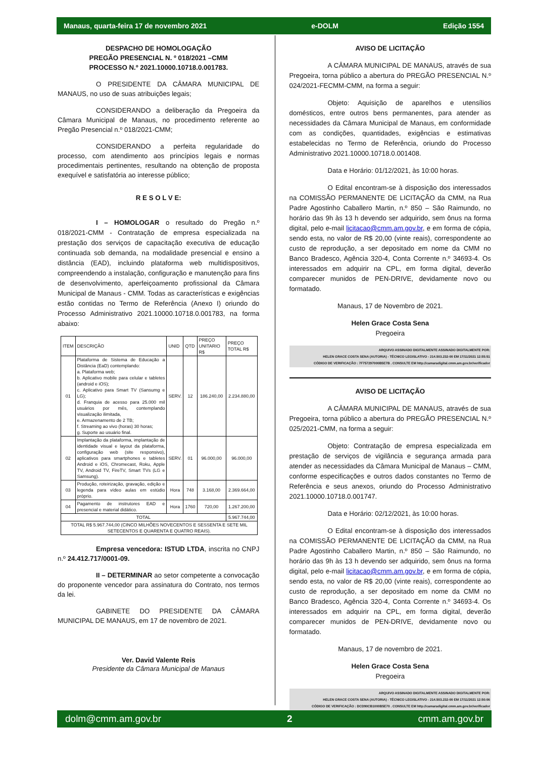Manaus, quarta-feira 17 de novembro 2021 e-DOLM Edição 1554
DESPACHO DE HOMOLOGAÇÃO
PREGÃO PRESENCIAL N. º 018/2021 –CMM
PROCESSO N.º 2021.10000.10718.0.001783.
O PRESIDENTE DA CÂMARA MUNICIPAL DE MANAUS, no uso de suas atribuições legais;
CONSIDERANDO a deliberação da Pregoeira da Câmara Municipal de Manaus, no procedimento referente ao Pregão Presencial n.º 018/2021-CMM;
CONSIDERANDO a perfeita regularidade do processo, com atendimento aos princípios legais e normas procedimentais pertinentes, resultando na obtenção de proposta exequível e satisfatória ao interesse público;
R E S O L V E:
I – HOMOLOGAR o resultado do Pregão n.º 018/2021-CMM - Contratação de empresa especializada na prestação dos serviços de capacitação executiva de educação continuada sob demanda, na modalidade presencial e ensino a distância (EAD), incluindo plataforma web multidispositivos, compreendendo a instalação, configuração e manutenção para fins de desenvolvimento, aperfeiçoamento profissional da Câmara Municipal de Manaus - CMM. Todas as características e exigências estão contidas no Termo de Referência (Anexo I) oriundo do Processo Administrativo 2021.10000.10718.0.001783, na forma abaixo:
| ITEM | DESCRIÇÃO | UNID | QTD | PREÇO UNITARIO R$ | PREÇO TOTAL R$ |
| --- | --- | --- | --- | --- | --- |
| 01 | Plataforma de Sistema de Educação a Distância (EaD) contemplando: a. Plataforma web; b. Aplicativo mobile para celular e tabletes (android e iOS); c. Aplicativo para Smart TV (Sansumg e LG); d. Franquia de acesso para 25.000 mil usuários por mês, contemplando visualização ilimitada, e. Armazenamento de 2 TB; f. Streaming ao vivo (horas) 30 horas; g. Suporte ao usuário final. | SERV. | 12 | 186.240,00 | 2.234.880,00 |
| 02 | Implantação da plataforma, implantação de identidade visual e layout da plataforma, configuração web (site responsivo), aplicativos para smartphones e tabletes Android e iOS, Chromecast, Roku, Apple TV, Android TV, FireTV, Smart TVs (LG e Samsung). | SERV. | 01 | 96.000,00 | 96.000,00 |
| 03 | Produção, roteirização, gravação, edição e legenda para vídeo aulas em estúdio próprio. | Hora | 748 | 3.168,00 | 2.369.664,00 |
| 04 | Pagamento de instrutores EAD e presencial e material didático. | Hora | 1760 | 720,00 | 1.267.200,00 |
| TOTAL | | | | | 5.967.744,00 |
| TOTAL R$ 5.967.744,00 (CINCO MILHÕES NOVECENTOS E SESSENTA E SETE MIL SETECENTOS E QUARENTA E QUATRO REAIS). | | | | | |
Empresa vencedora: ISTUD LTDA, inscrita no CNPJ n.º 24.412.717/0001-09.
II – DETERMINAR ao setor competente a convocação do proponente vencedor para assinatura do Contrato, nos termos da lei.
GABINETE DO PRESIDENTE DA CÂMARA MUNICIPAL DE MANAUS, em 17 de novembro de 2021.
Ver. David Valente Reis
Presidente da Câmara Municipal de Manaus
AVISO DE LICITAÇÃO
A CÂMARA MUNICIPAL DE MANAUS, através de sua Pregoeira, torna público a abertura do PREGÃO PRESENCIAL N.º 024/2021-FECMM-CMM, na forma a seguir:
Objeto: Aquisição de aparelhos e utensílios domésticos, entre outros bens permanentes, para atender as necessidades da Câmara Municipal de Manaus, em conformidade com as condições, quantidades, exigências e estimativas estabelecidas no Termo de Referência, oriundo do Processo Administrativo 2021.10000.10718.0.001408.
Data e Horário: 01/12/2021, às 10:00 horas.
O Edital encontram-se à disposição dos interessados na COMISSÃO PERMANENTE DE LICITAÇÃO da CMM, na Rua Padre Agostinho Caballero Martin, n.º 850 – São Raimundo, no horário das 9h às 13 h devendo ser adquirido, sem ônus na forma digital, pelo e-mail licitacao@cmm.am.gov.br, e em forma de cópia, sendo esta, no valor de R$ 20,00 (vinte reais), correspondente ao custo de reprodução, a ser depositado em nome da CMM no Banco Bradesco, Agência 320-4, Conta Corrente n.º 34693-4. Os interessados em adquirir na CPL, em forma digital, deverão comparecer munidos de PEN-DRIVE, devidamente novo ou formatado.
Manaus, 17 de Novembro de 2021.
Helen Grace Costa Sena
Pregoeira
ARQUIVO ASSINADO DIGITALMENTE ASSINADO DIGITALMENTE POR:
HELEN GRACE COSTA SENA (AUTORIA) - TÉCNICO LEGISLATIVO - 214.503.232-00 EM 17/11/2021 12:55:51
CÓDIGO DE VERIFICAÇÃO : 7F757297000B5E7B . CONSULTE EM http://camaradigital.cmm.am.gov.br/verificador
AVISO DE LICITAÇÃO
A CÂMARA MUNICIPAL DE MANAUS, através de sua Pregoeira, torna público a abertura do PREGÃO PRESENCIAL N.º 025/2021-CMM, na forma a seguir:
Objeto: Contratação de empresa especializada em prestação de serviços de vigilância e segurança armada para atender as necessidades da Câmara Municipal de Manaus – CMM, conforme especificações e outros dados constantes no Termo de Referência e seus anexos, oriundo do Processo Administrativo 2021.10000.10718.0.001747.
Data e Horário: 02/12/2021, às 10:00 horas.
O Edital encontram-se à disposição dos interessados na COMISSÃO PERMANENTE DE LICITAÇÃO da CMM, na Rua Padre Agostinho Caballero Martin, n.º 850 – São Raimundo, no horário das 9h às 13 h devendo ser adquirido, sem ônus na forma digital, pelo e-mail licitacao@cmm.am.gov.br, e em forma de cópia, sendo esta, no valor de R$ 20,00 (vinte reais), correspondente ao custo de reprodução, a ser depositado em nome da CMM no Banco Bradesco, Agência 320-4, Conta Corrente n.º 34693-4. Os interessados em adquirir na CPL, em forma digital, deverão comparecer munidos de PEN-DRIVE, devidamente novo ou formatado.
Manaus, 17 de novembro de 2021.
Helen Grace Costa Sena
Pregoeira
ARQUIVO ASSINADO DIGITALMENTE ASSINADO DIGITALMENTE POR:
HELEN GRACE COSTA SENA (AUTORIA) - TÉCNICO LEGISLATIVO - 214.503.232-00 EM 17/11/2021 12:50:06
CÓDIGO DE VERIFICAÇÃO : DCD90CB1000B5E70 . CONSULTE EM http://camaradigital.cmm.am.gov.br/verificador
dolm@cmm.am.gov.br 2 cmm.am.gov.br